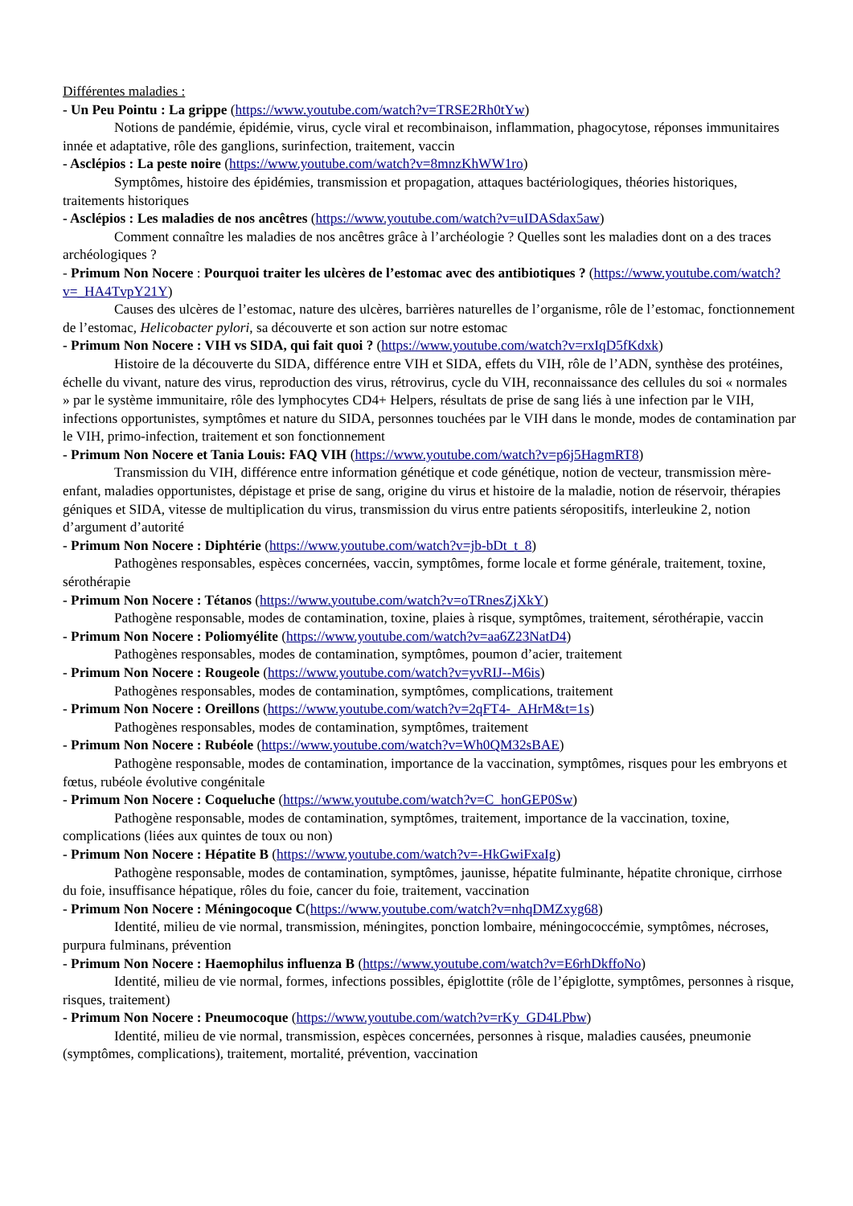Différentes maladies :
- Un Peu Pointu : La grippe (https://www.youtube.com/watch?v=TRSE2Rh0tYw)
Notions de pandémie, épidémie, virus, cycle viral et recombinaison, inflammation, phagocytose, réponses immunitaires innée et adaptative, rôle des ganglions, surinfection, traitement, vaccin
- Asclépios : La peste noire (https://www.youtube.com/watch?v=8mnzKhWW1ro)
Symptômes, histoire des épidémies, transmission et propagation, attaques bactériologiques, théories historiques, traitements historiques
- Asclépios : Les maladies de nos ancêtres (https://www.youtube.com/watch?v=uIDASdax5aw)
Comment connaître les maladies de nos ancêtres grâce à l’archéologie ? Quelles sont les maladies dont on a des traces archéologiques ?
- Primum Non Nocere : Pourquoi traiter les ulcères de l’estomac avec des antibiotiques ? (https://www.youtube.com/watch?v=_HA4TvpY21Y)
Causes des ulcères de l’estomac, nature des ulcères, barrières naturelles de l’organisme, rôle de l’estomac, fonctionnement de l’estomac, Helicobacter pylori, sa découverte et son action sur notre estomac
- Primum Non Nocere : VIH vs SIDA, qui fait quoi ? (https://www.youtube.com/watch?v=rxIqD5fKdxk)
Histoire de la découverte du SIDA, différence entre VIH et SIDA, effets du VIH, rôle de l’ADN, synthèse des protéines, échelle du vivant, nature des virus, reproduction des virus, rétrovirus, cycle du VIH, reconnaissance des cellules du soi « normales » par le système immunitaire, rôle des lymphocytes CD4+ Helpers, résultats de prise de sang liés à une infection par le VIH, infections opportunistes, symptômes et nature du SIDA, personnes touchées par le VIH dans le monde, modes de contamination par le VIH, primo-infection, traitement et son fonctionnement
- Primum Non Nocere et Tania Louis: FAQ VIH (https://www.youtube.com/watch?v=p6j5HagmRT8)
Transmission du VIH, différence entre information génétique et code génétique, notion de vecteur, transmission mère-enfant, maladies opportunistes, dépistage et prise de sang, origine du virus et histoire de la maladie, notion de réservoir, thérapies géniques et SIDA, vitesse de multiplication du virus, transmission du virus entre patients séropositifs, interleukine 2, notion d’argument d’autorité
- Primum Non Nocere : Diphtérie (https://www.youtube.com/watch?v=jb-bDt_t_8)
Pathogènes responsables, espèces concernées, vaccin, symptômes, forme locale et forme générale, traitement, toxine, sérothérapie
- Primum Non Nocere : Tétanos (https://www.youtube.com/watch?v=oTRnesZjXkY)
Pathogène responsable, modes de contamination, toxine, plaies à risque, symptômes, traitement, sérothérapie, vaccin
- Primum Non Nocere : Poliomyélite (https://www.youtube.com/watch?v=aa6Z23NatD4)
Pathogènes responsables, modes de contamination, symptômes, poumon d’acier, traitement
- Primum Non Nocere : Rougeole (https://www.youtube.com/watch?v=yvRIJ--M6is)
Pathogènes responsables, modes de contamination, symptômes, complications, traitement
- Primum Non Nocere : Oreillons (https://www.youtube.com/watch?v=2qFT4-_AHrM&t=1s)
Pathogènes responsables, modes de contamination, symptômes, traitement
- Primum Non Nocere : Rubéole (https://www.youtube.com/watch?v=Wh0QM32sBAE)
Pathogène responsable, modes de contamination, importance de la vaccination, symptômes, risques pour les embryons et fœtus, rubéole évolutive congénitale
- Primum Non Nocere : Coqueluche (https://www.youtube.com/watch?v=C_honGEP0Sw)
Pathogène responsable, modes de contamination, symptômes, traitement, importance de la vaccination, toxine, complications (liées aux quintes de toux ou non)
- Primum Non Nocere : Hépatite B (https://www.youtube.com/watch?v=-HkGwiFxaIg)
Pathogène responsable, modes de contamination, symptômes, jaunisse, hépatite fulminante, hépatite chronique, cirrhose du foie, insuffisance hépatique, rôles du foie, cancer du foie, traitement, vaccination
- Primum Non Nocere : Méningocoque C(https://www.youtube.com/watch?v=nhqDMZxyg68)
Identité, milieu de vie normal, transmission, méningites, ponction lombaire, méningococcémie, symptômes, nécroses, purpura fulminans, prévention
- Primum Non Nocere : Haemophilus influenza B (https://www.youtube.com/watch?v=E6rhDkffoNo)
Identité, milieu de vie normal, formes, infections possibles, épiglottite (rôle de l’épiglotte, symptômes, personnes à risque, risques, traitement)
- Primum Non Nocere : Pneumocoque (https://www.youtube.com/watch?v=rKy_GD4LPbw)
Identité, milieu de vie normal, transmission, espèces concernées, personnes à risque, maladies causées, pneumonie (symptômes, complications), traitement, mortalité, prévention, vaccination